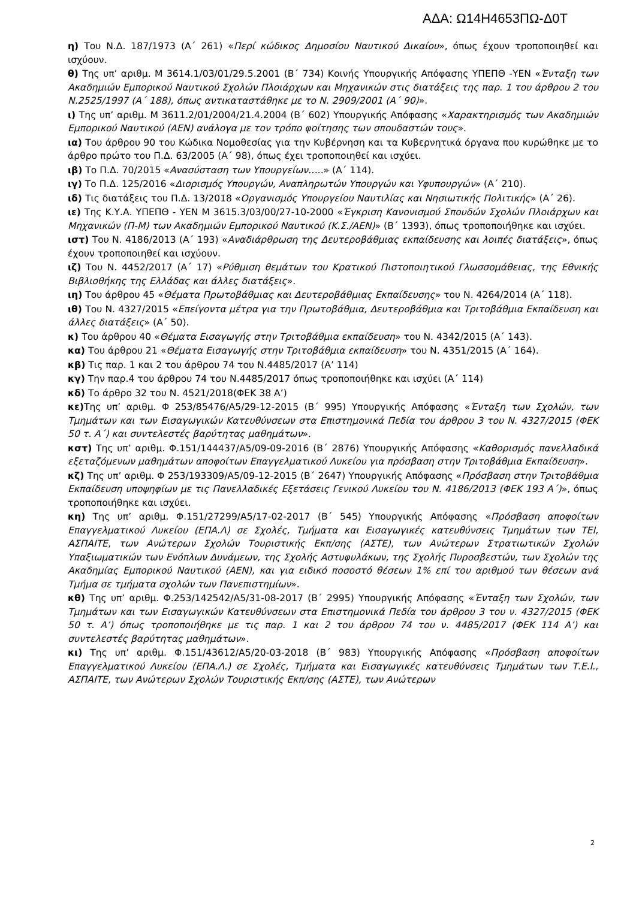ΑΔΑ: Ω14Η4653ΠΩ-Δ0Τ
η) Του Ν.Δ. 187/1973 (Α΄ 261) «Περί κώδικος Δημοσίου Ναυτικού Δικαίου», όπως έχουν τροποποιηθεί και ισχύουν.
θ) Της υπ’ αριθμ. Μ 3614.1/03/01/29.5.2001 (Β΄ 734) Κοινής Υπουργικής Απόφασης ΥΠΕΠΘ -ΥΕΝ «Ένταξη των Ακαδημιών Εμπορικού Ναυτικού Σχολών Πλοιάρχων και Μηχανικών στις διατάξεις της παρ. 1 του άρθρου 2 του Ν.2525/1997 (Α΄ 188), όπως αντικαταστάθηκε με το Ν. 2909/2001 (Α΄ 90)».
ι) Της υπ’ αριθμ. Μ 3611.2/01/2004/21.4.2004 (Β΄ 602) Υπουργικής Απόφασης «Χαρακτηρισμός των Ακαδημιών Εμπορικού Ναυτικού (ΑΕΝ) ανάλογα με τον τρόπο φοίτησης των σπουδαστών τους».
ια) Του άρθρου 90 του Κώδικα Νομοθεσίας για την Κυβέρνηση και τα Κυβερνητικά όργανα που κυρώθηκε με το άρθρο πρώτο του Π.Δ. 63/2005 (Α΄ 98), όπως έχει τροποποιηθεί και ισχύει.
ιβ) Το Π.Δ. 70/2015 «Ανασύσταση των Υπουργείων…..» (Α΄ 114).
ιγ) Το Π.Δ. 125/2016 «Διορισμός Υπουργών, Αναπληρωτών Υπουργών και Υφυπουργών» (Α΄ 210).
ιδ) Τις διατάξεις του Π.Δ. 13/2018 «Οργανισμός Υπουργείου Ναυτιλίας και Νησιωτικής Πολιτικής» (Α΄ 26).
ιε) Της Κ.Υ.Α. ΥΠΕΠΘ - ΥΕΝ Μ 3615.3/03/00/27-10-2000 «Έγκριση Κανονισμού Σπουδών Σχολών Πλοιάρχων και Μηχανικών (Π-Μ) των Ακαδημιών Εμπορικού Ναυτικού (Κ.Σ./ΑΕΝ)» (Β΄ 1393), όπως τροποποιήθηκε και ισχύει.
ιστ) Του Ν. 4186/2013 (Α΄ 193) «Αναδιάρθρωση της Δευτεροβάθμιας εκπαίδευσης και λοιπές διατάξεις», όπως έχουν τροποποιηθεί και ισχύουν.
ιζ) Του Ν. 4452/2017 (Α΄ 17) «Ρύθμιση θεμάτων του Κρατικού Πιστοποιητικού Γλωσσομάθειας, της Εθνικής Βιβλιοθήκης της Ελλάδας και άλλες διατάξεις».
ιη) Του άρθρου 45 «Θέματα Πρωτοβάθμιας και Δευτεροβάθμιας Εκπαίδευσης» του Ν. 4264/2014 (Α΄ 118).
ιθ) Του Ν. 4327/2015 «Επείγοντα μέτρα για την Πρωτοβάθμια, Δευτεροβάθμια και Τριτοβάθμια Εκπαίδευση και άλλες διατάξεις» (Α΄ 50).
κ) Του άρθρου 40 «Θέματα Εισαγωγής στην Τριτοβάθμια εκπαίδευση» του Ν. 4342/2015 (Α΄ 143).
κα) Του άρθρου 21 «Θέματα Εισαγωγής στην Τριτοβάθμια εκπαίδευση» του Ν. 4351/2015 (Α΄ 164).
κβ) Τις παρ. 1 και 2 του άρθρου 74 του Ν.4485/2017 (Α’ 114)
κγ) Την παρ.4 του άρθρου 74 του Ν.4485/2017 όπως τροποποιήθηκε και ισχύει (Α΄ 114)
κδ) Το άρθρο 32 του Ν. 4521/2018(ΦΕΚ 38 Α’)
κε) Της υπ’ αριθμ. Φ 253/85476/Α5/29-12-2015 (Β΄ 995) Υπουργικής Απόφασης «Ένταξη των Σχολών, των Τμημάτων και των Εισαγωγικών Κατευθύνσεων στα Επιστημονικά Πεδία του άρθρου 3 του Ν. 4327/2015 (ΦΕΚ 50 τ. Α΄) και συντελεστές βαρύτητας μαθημάτων».
κστ) Της υπ’ αριθμ. Φ.151/144437/Α5/09-09-2016 (Β΄ 2876) Υπουργικής Απόφασης «Καθορισμός πανελλαδικά εξεταζόμενων μαθημάτων αποφοίτων Επαγγελματικού Λυκείου για πρόσβαση στην Τριτοβάθμια Εκπαίδευση».
κζ) Της υπ’ αριθμ. Φ 253/193309/Α5/09-12-2015 (Β΄ 2647) Υπουργικής Απόφασης «Πρόσβαση στην Τριτοβάθμια Εκπαίδευση υποψηφίων με τις Πανελλαδικές Εξετάσεις Γενικού Λυκείου του Ν. 4186/2013 (ΦΕΚ 193 Α΄)», όπως τροποποιήθηκε και ισχύει.
κη) Της υπ’ αριθμ. Φ.151/27299/Α5/17-02-2017 (Β΄ 545) Υπουργικής Απόφασης «Πρόσβαση αποφοίτων Επαγγελματικού Λυκείου (ΕΠΑ.Λ) σε Σχολές, Τμήματα και Εισαγωγικές κατευθύνσεις Τμημάτων των ΤΕΙ, ΑΣΠΑΙΤΕ, των Ανώτερων Σχολών Τουριστικής Εκπ/σης (ΑΣΤΕ), των Ανώτερων Στρατιωτικών Σχολών Υπαξιωματικών των Ενόπλων Δυνάμεων, της Σχολής Αστυφυλάκων, της Σχολής Πυροσβεστών, των Σχολών της Ακαδημίας Εμπορικού Ναυτικού (ΑΕΝ), και για ειδικό ποσοστό θέσεων 1% επί του αριθμού των θέσεων ανά Τμήμα σε τμήματα σχολών των Πανεπιστημίων».
κθ) Της υπ’ αριθμ. Φ.253/142542/Α5/31-08-2017 (Β΄ 2995) Υπουργικής Απόφασης «Ένταξη των Σχολών, των Τμημάτων και των Εισαγωγικών Κατευθύνσεων στα Επιστημονικά Πεδία του άρθρου 3 του ν. 4327/2015 (ΦΕΚ 50 τ. Α’) όπως τροποποιήθηκε με τις παρ. 1 και 2 του άρθρου 74 του ν. 4485/2017 (ΦΕΚ 114 Α’) και συντελεστές βαρύτητας μαθημάτων».
κι) Της υπ’ αριθμ. Φ.151/43612/Α5/20-03-2018 (Β΄ 983) Υπουργικής Απόφασης «Πρόσβαση αποφοίτων Επαγγελματικού Λυκείου (ΕΠΑ.Λ.) σε Σχολές, Τμήματα και Εισαγωγικές κατευθύνσεις Τμημάτων των Τ.Ε.Ι., ΑΣΠΑΙΤΕ, των Ανώτερων Σχολών Τουριστικής Εκπ/σης (ΑΣΤΕ), των Ανώτερων
2